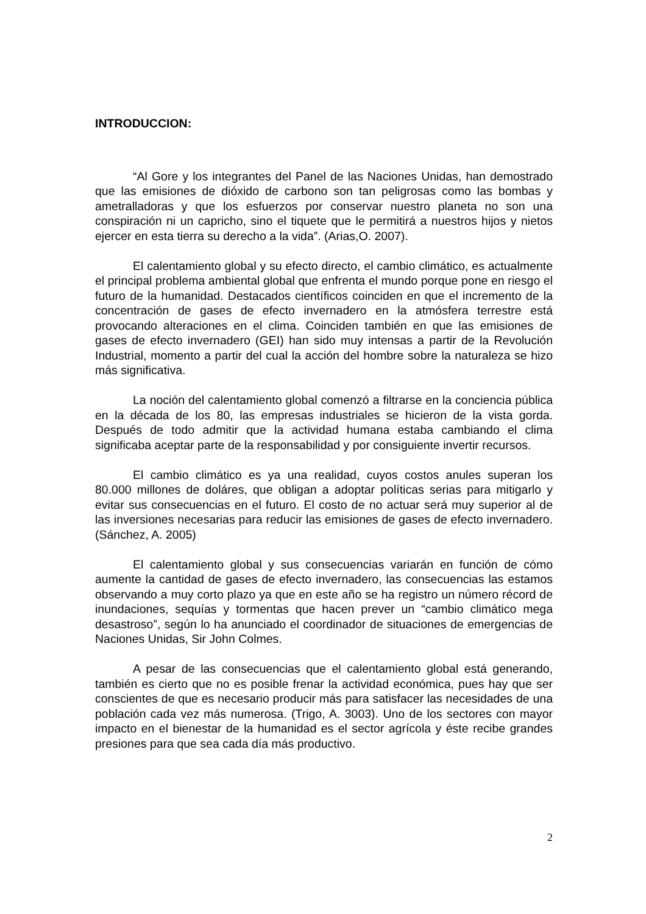INTRODUCCION:
“Al Gore y los integrantes del Panel de las Naciones Unidas, han demostrado que las emisiones de dióxido de carbono son tan peligrosas como las bombas y ametralladoras y que los esfuerzos por conservar nuestro planeta no son una conspiración ni un capricho, sino el tiquete que le permitirá a nuestros hijos y nietos ejercer en esta tierra su derecho a la vida”. (Arias,O. 2007).
El calentamiento global y su efecto directo, el cambio climático, es actualmente el principal problema ambiental global que enfrenta el mundo porque pone en riesgo el futuro de la humanidad. Destacados científicos coinciden en que el incremento de la concentración de gases de efecto invernadero en la atmósfera terrestre está provocando alteraciones en el clima. Coinciden también en que las emisiones de gases de efecto invernadero (GEI) han sido muy intensas a partir de la Revolución Industrial, momento a partir del cual la acción del hombre sobre la naturaleza se hizo más significativa.
La noción del calentamiento global comenzó a filtrarse en la conciencia pública en la década de los 80, las empresas industriales se hicieron de la vista gorda. Después de todo admitir que la actividad humana estaba cambiando el clima significaba aceptar parte de la responsabilidad y por consiguiente invertir recursos.
El cambio climático es ya una realidad, cuyos costos anules superan los 80.000 millones de doláres, que obligan a adoptar políticas serias para mitigarlo y evitar sus consecuencias en el futuro. El costo de no actuar será muy superior al de las inversiones necesarias para reducir las emisiones de gases de efecto invernadero. (Sánchez, A. 2005)
El calentamiento global y sus consecuencias variarán en función de cómo aumente la cantidad de gases de efecto invernadero, las consecuencias las estamos observando a muy corto plazo ya que en este año se ha registro un número récord de inundaciones, sequías y tormentas que hacen prever un “cambio climático mega desastroso”, según lo ha anunciado el coordinador de situaciones de emergencias de Naciones Unidas, Sir John Colmes.
A pesar de las consecuencias que el calentamiento global está generando, también es cierto que no es posible frenar la actividad económica, pues hay que ser conscientes de que es necesario producir más para satisfacer las necesidades de una población cada vez más numerosa. (Trigo, A. 3003). Uno de los sectores con mayor impacto en el bienestar de la humanidad es el sector agrícola y éste recibe grandes presiones para que sea cada día más productivo.
2